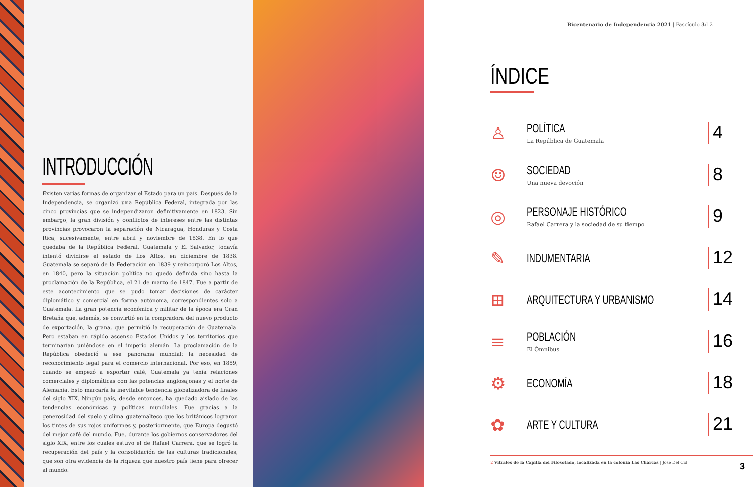INTRODUCCIÓN
Existen varias formas de organizar el Estado para un país. Después de la Independencia, se organizó una República Federal, integrada por las cinco provincias que se independizaron definitivamente en 1823. Sin embargo, la gran división y conflictos de intereses entre las distintas provincias provocaron la separación de Nicaragua, Honduras y Costa Rica, sucesivamente, entre abril y noviembre de 1838. En lo que quedaba de la República Federal, Guatemala y El Salvador, todavía intentó dividirse el estado de Los Altos, en diciembre de 1838. Guatemala se separó de la Federación en 1839 y reincorporó Los Altos, en 1840, pero la situación política no quedó definida sino hasta la proclamación de la República, el 21 de marzo de 1847. Fue a partir de este acontecimiento que se pudo tomar decisiones de carácter diplomático y comercial en forma autónoma, correspondientes solo a Guatemala. La gran potencia económica y militar de la época era Gran Bretaña que, además, se convirtió en la compradora del nuevo producto de exportación, la grana, que permitió la recuperación de Guatemala. Pero estaban en rápido ascenso Estados Unidos y los territorios que terminarían uniéndose en el imperio alemán. La proclamación de la República obedeció a ese panorama mundial: la necesidad de reconocimiento legal para el comercio internacional. Por eso, en 1859, cuando se empezó a exportar café, Guatemala ya tenía relaciones comerciales y diplomáticas con las potencias anglosajonas y el norte de Alemania. Esto marcaría la inevitable tendencia globalizadora de finales del siglo XIX. Ningún país, desde entonces, ha quedado aislado de las tendencias económicas y políticas mundiales. Fue gracias a la generosidad del suelo y clima guatemalteco que los británicos lograron los tintes de sus rojos uniformes y, posteriormente, que Europa degustó del mejor café del mundo. Fue, durante los gobiernos conservadores del siglo XIX, entre los cuales estuvo el de Rafael Carrera, que se logró la recuperación del país y la consolidación de las culturas tradicionales, que son otra evidencia de la riqueza que nuestro país tiene para ofrecer al mundo.
Bicentenario de Independencia 2021 | Fascículo 3/12
ÍNDICE
♙
POLÍTICA
La República de Guatemala
4
☺
SOCIEDAD
Una nueva devoción
8
◎
PERSONAJE HISTÓRICO
Rafael Carrera y la sociedad de su tiempo
9
✎
INDUMENTARIA
12
⊞
ARQUITECTURA Y URBANISMO
14
≡
POBLACIÓN
El Ómnibus
16
⚙
ECONOMÍA
18
✿
ARTE Y CULTURA
21
2 Vitrales de la Capilla del Filosofado, localizada en la colonia Las Charcas | Jose Del Cid
3